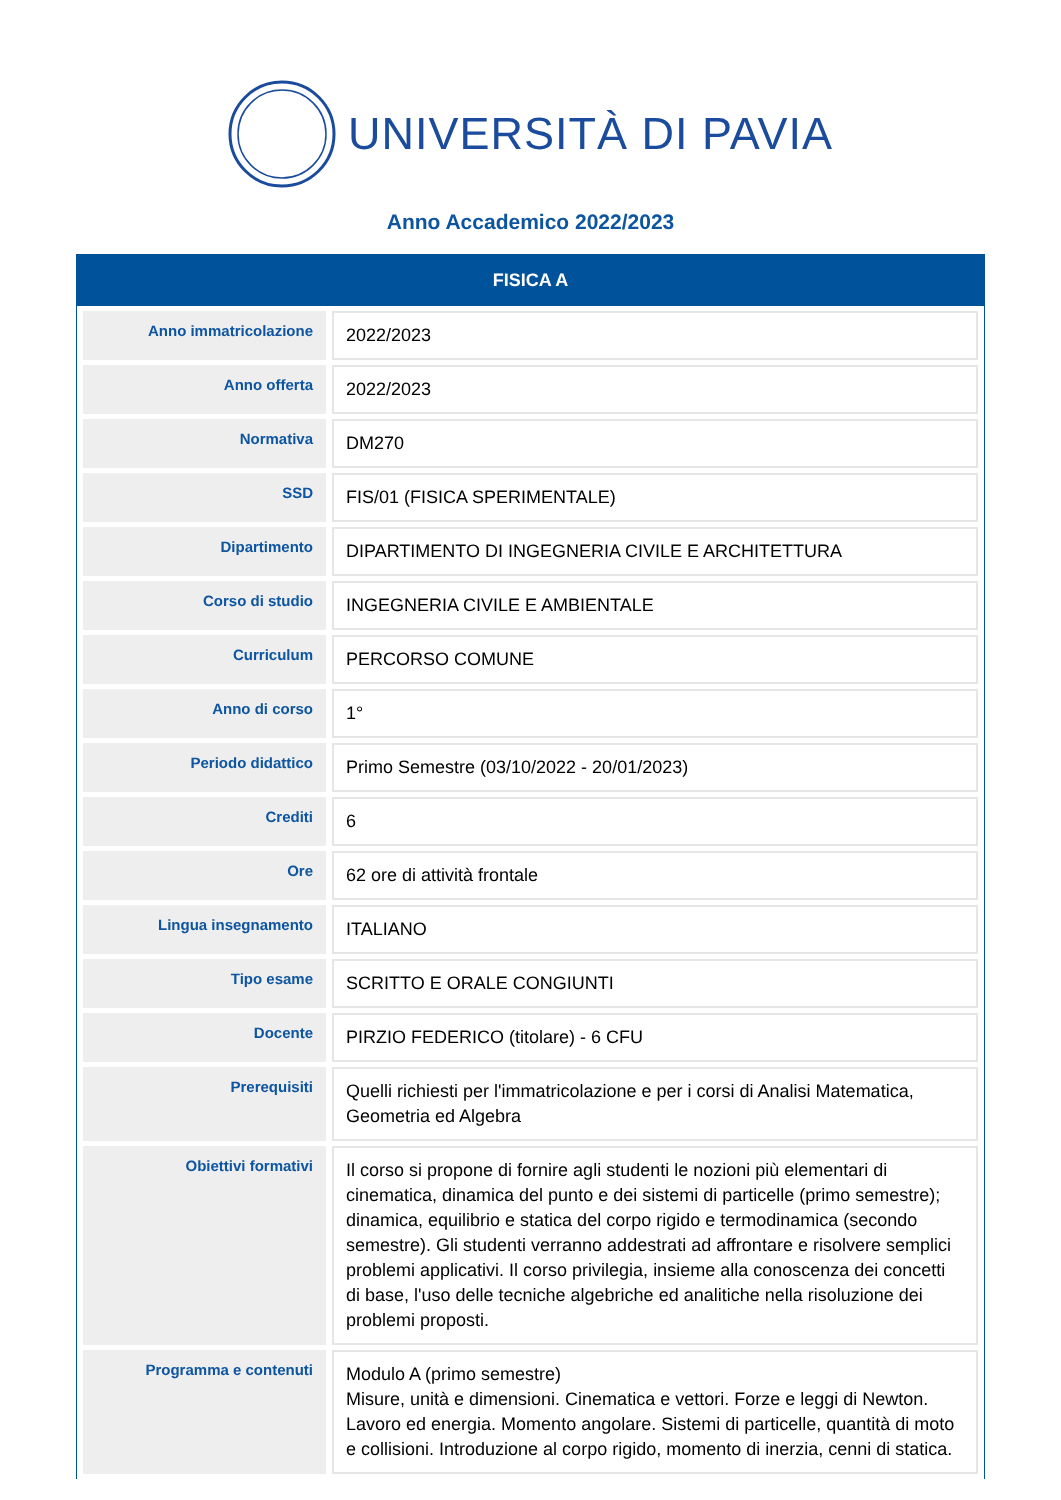UNIVERSITÀ DI PAVIA
Anno Accademico 2022/2023
FISICA A
| Anno immatricolazione | 2022/2023 |
| Anno offerta | 2022/2023 |
| Normativa | DM270 |
| SSD | FIS/01 (FISICA SPERIMENTALE) |
| Dipartimento | DIPARTIMENTO DI INGEGNERIA CIVILE E ARCHITETTURA |
| Corso di studio | INGEGNERIA CIVILE E AMBIENTALE |
| Curriculum | PERCORSO COMUNE |
| Anno di corso | 1° |
| Periodo didattico | Primo Semestre (03/10/2022 - 20/01/2023) |
| Crediti | 6 |
| Ore | 62 ore di attività frontale |
| Lingua insegnamento | ITALIANO |
| Tipo esame | SCRITTO E ORALE CONGIUNTI |
| Docente | PIRZIO FEDERICO (titolare) - 6 CFU |
| Prerequisiti | Quelli richiesti per l'immatricolazione e per i corsi di Analisi Matematica, Geometria ed Algebra |
| Obiettivi formativi | Il corso si propone di fornire agli studenti le nozioni più elementari di cinematica, dinamica del punto e dei sistemi di particelle (primo semestre); dinamica, equilibrio e statica del corpo rigido e termodinamica (secondo semestre). Gli studenti verranno addestrati ad affrontare e risolvere semplici problemi applicativi. Il corso privilegia, insieme alla conoscenza dei concetti di base, l'uso delle tecniche algebriche ed analitiche nella risoluzione dei problemi proposti. |
| Programma e contenuti | Modulo A (primo semestre) Misure, unità e dimensioni. Cinematica e vettori. Forze e leggi di Newton. Lavoro ed energia. Momento angolare. Sistemi di particelle, quantità di moto e collisioni. Introduzione al corpo rigido, momento di inerzia, cenni di statica. |